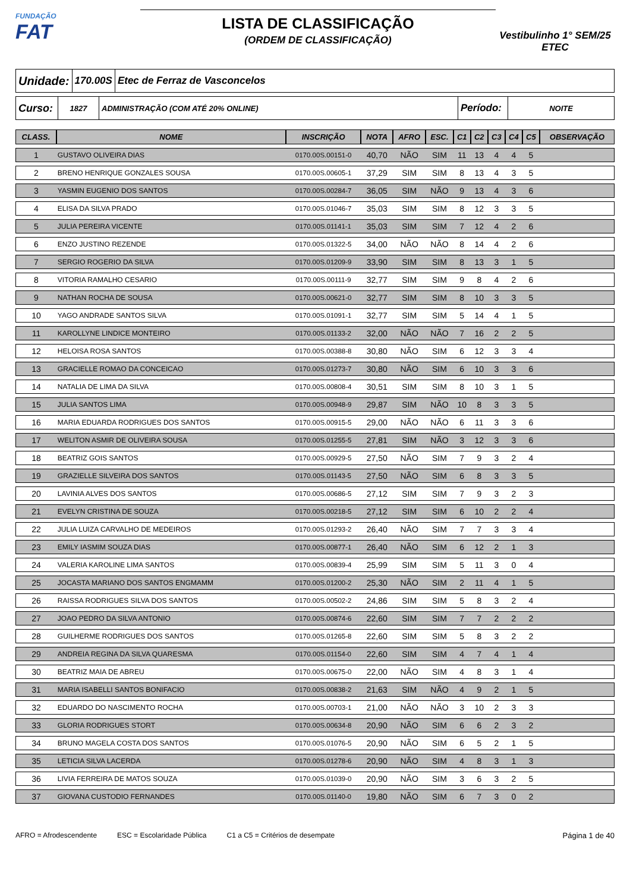FUNDAÇÃO
FAT
LISTA DE CLASSIFICAÇÃO
(ORDEM DE CLASSIFICAÇÃO)
Vestibulinho 1° SEM/25
ETEC
Unidade:
170.00S Etec de Ferraz de Vasconcelos
Curso:
1827
ADMINISTRAÇÃO (COM ATÉ 20% ONLINE)
Período:
NOITE
| CLASS. | NOME | INSCRIÇÃO | NOTA | AFRO | ESC. | C1 | C2 | C3 | C4 | C5 | OBSERVAÇÃO |
| --- | --- | --- | --- | --- | --- | --- | --- | --- | --- | --- | --- |
| 1 | GUSTAVO OLIVEIRA DIAS | 0170.00S.00151-0 | 40,70 | NÃO | SIM | 11 | 13 | 4 | 4 | 5 | |
| 2 | BRENO HENRIQUE GONZALES SOUSA | 0170.00S.00605-1 | 37,29 | SIM | SIM | 8 | 13 | 4 | 3 | 5 | |
| 3 | YASMIN EUGENIO DOS SANTOS | 0170.00S.00284-7 | 36,05 | SIM | NÃO | 9 | 13 | 4 | 3 | 6 | |
| 4 | ELISA DA SILVA PRADO | 0170.00S.01046-7 | 35,03 | SIM | SIM | 8 | 12 | 3 | 3 | 5 | |
| 5 | JULIA PEREIRA VICENTE | 0170.00S.01141-1 | 35,03 | SIM | SIM | 7 | 12 | 4 | 2 | 6 | |
| 6 | ENZO JUSTINO REZENDE | 0170.00S.01322-5 | 34,00 | NÃO | NÃO | 8 | 14 | 4 | 2 | 6 | |
| 7 | SERGIO ROGERIO DA SILVA | 0170.00S.01209-9 | 33,90 | SIM | SIM | 8 | 13 | 3 | 1 | 5 | |
| 8 | VITORIA RAMALHO CESARIO | 0170.00S.00111-9 | 32,77 | SIM | SIM | 9 | 8 | 4 | 2 | 6 | |
| 9 | NATHAN ROCHA DE SOUSA | 0170.00S.00621-0 | 32,77 | SIM | SIM | 8 | 10 | 3 | 3 | 5 | |
| 10 | YAGO ANDRADE SANTOS SILVA | 0170.00S.01091-1 | 32,77 | SIM | SIM | 5 | 14 | 4 | 1 | 5 | |
| 11 | KAROLLYNE LINDICE MONTEIRO | 0170.00S.01133-2 | 32,00 | NÃO | NÃO | 7 | 16 | 2 | 2 | 5 | |
| 12 | HELOISA ROSA SANTOS | 0170.00S.00388-8 | 30,80 | NÃO | SIM | 6 | 12 | 3 | 3 | 4 | |
| 13 | GRACIELLE ROMAO DA CONCEICAO | 0170.00S.01273-7 | 30,80 | NÃO | SIM | 6 | 10 | 3 | 3 | 6 | |
| 14 | NATALIA DE LIMA DA SILVA | 0170.00S.00808-4 | 30,51 | SIM | SIM | 8 | 10 | 3 | 1 | 5 | |
| 15 | JULIA SANTOS LIMA | 0170.00S.00948-9 | 29,87 | SIM | NÃO | 10 | 8 | 3 | 3 | 5 | |
| 16 | MARIA EDUARDA RODRIGUES DOS SANTOS | 0170.00S.00915-5 | 29,00 | NÃO | NÃO | 6 | 11 | 3 | 3 | 6 | |
| 17 | WELITON ASMIR DE OLIVEIRA SOUSA | 0170.00S.01255-5 | 27,81 | SIM | NÃO | 3 | 12 | 3 | 3 | 6 | |
| 18 | BEATRIZ GOIS SANTOS | 0170.00S.00929-5 | 27,50 | NÃO | SIM | 7 | 9 | 3 | 2 | 4 | |
| 19 | GRAZIELLE SILVEIRA DOS SANTOS | 0170.00S.01143-5 | 27,50 | NÃO | SIM | 6 | 8 | 3 | 3 | 5 | |
| 20 | LAVINIA ALVES DOS SANTOS | 0170.00S.00686-5 | 27,12 | SIM | SIM | 7 | 9 | 3 | 2 | 3 | |
| 21 | EVELYN CRISTINA DE SOUZA | 0170.00S.00218-5 | 27,12 | SIM | SIM | 6 | 10 | 2 | 2 | 4 | |
| 22 | JULIA LUIZA CARVALHO DE MEDEIROS | 0170.00S.01293-2 | 26,40 | NÃO | SIM | 7 | 7 | 3 | 3 | 4 | |
| 23 | EMILY IASMIM SOUZA DIAS | 0170.00S.00877-1 | 26,40 | NÃO | SIM | 6 | 12 | 2 | 1 | 3 | |
| 24 | VALERIA KAROLINE LIMA SANTOS | 0170.00S.00839-4 | 25,99 | SIM | SIM | 5 | 11 | 3 | 0 | 4 | |
| 25 | JOCASTA MARIANO DOS SANTOS ENGMAMM | 0170.00S.01200-2 | 25,30 | NÃO | SIM | 2 | 11 | 4 | 1 | 5 | |
| 26 | RAISSA RODRIGUES SILVA DOS SANTOS | 0170.00S.00502-2 | 24,86 | SIM | SIM | 5 | 8 | 3 | 2 | 4 | |
| 27 | JOAO PEDRO DA SILVA ANTONIO | 0170.00S.00874-6 | 22,60 | SIM | SIM | 7 | 7 | 2 | 2 | 2 | |
| 28 | GUILHERME RODRIGUES DOS SANTOS | 0170.00S.01265-8 | 22,60 | SIM | SIM | 5 | 8 | 3 | 2 | 2 | |
| 29 | ANDREIA REGINA DA SILVA QUARESMA | 0170.00S.01154-0 | 22,60 | SIM | SIM | 4 | 7 | 4 | 1 | 4 | |
| 30 | BEATRIZ MAIA DE ABREU | 0170.00S.00675-0 | 22,00 | NÃO | SIM | 4 | 8 | 3 | 1 | 4 | |
| 31 | MARIA ISABELLI SANTOS BONIFACIO | 0170.00S.00838-2 | 21,63 | SIM | NÃO | 4 | 9 | 2 | 1 | 5 | |
| 32 | EDUARDO DO NASCIMENTO ROCHA | 0170.00S.00703-1 | 21,00 | NÃO | NÃO | 3 | 10 | 2 | 3 | 3 | |
| 33 | GLORIA RODRIGUES STORT | 0170.00S.00634-8 | 20,90 | NÃO | SIM | 6 | 6 | 2 | 3 | 2 | |
| 34 | BRUNO MAGELA COSTA DOS SANTOS | 0170.00S.01076-5 | 20,90 | NÃO | SIM | 6 | 5 | 2 | 1 | 5 | |
| 35 | LETICIA SILVA LACERDA | 0170.00S.01278-6 | 20,90 | NÃO | SIM | 4 | 8 | 3 | 1 | 3 | |
| 36 | LIVIA FERREIRA DE MATOS SOUZA | 0170.00S.01039-0 | 20,90 | NÃO | SIM | 3 | 6 | 3 | 2 | 5 | |
| 37 | GIOVANA CUSTODIO FERNANDES | 0170.00S.01140-0 | 19,80 | NÃO | SIM | 6 | 7 | 3 | 0 | 2 | |
AFRO = Afrodescendente ESC = Escolaridade Pública C1 a C5 = Critérios de desempate Página 1 de 40